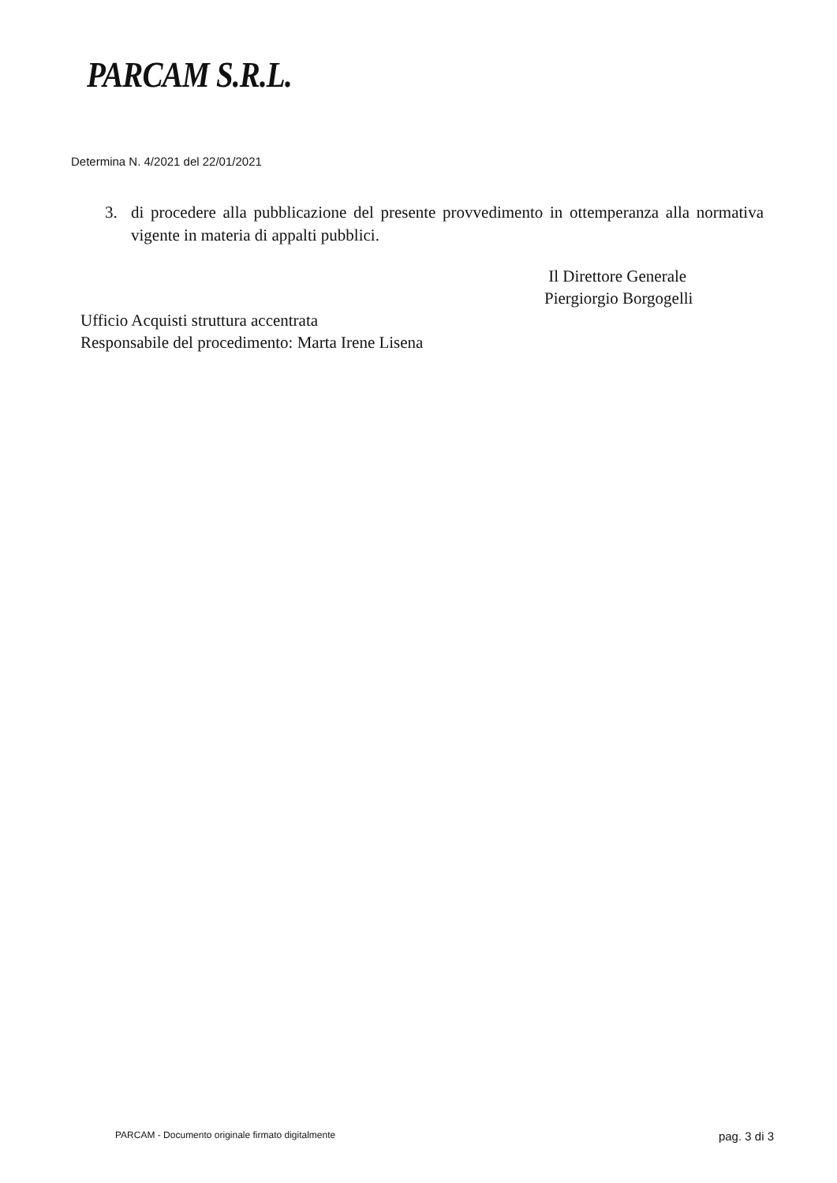PARCAM S.R.L.
Determina N. 4/2021 del 22/01/2021
3. di procedere alla pubblicazione del presente provvedimento in ottemperanza alla normativa vigente in materia di appalti pubblici.
Il Direttore Generale
Piergiorgio Borgogelli
Ufficio Acquisti struttura accentrata
Responsabile del procedimento: Marta Irene Lisena
PARCAM - Documento originale firmato digitalmente pag. 3 di 3